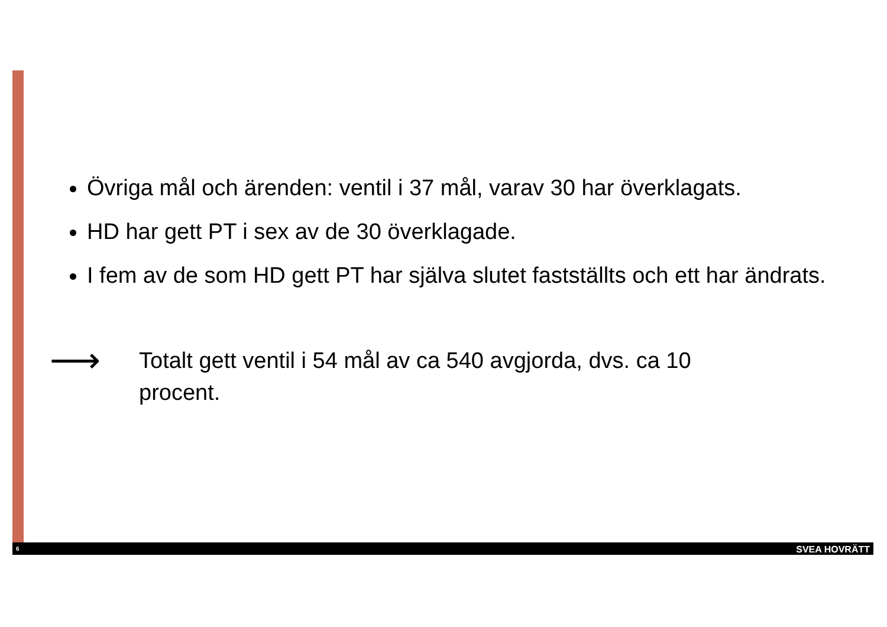Övriga mål och ärenden: ventil i 37 mål, varav 30 har överklagats.
HD har gett PT i sex av de 30 överklagade.
I fem av de som HD gett PT har själva slutet fastställts och ett har ändrats.
⟶
Totalt gett ventil i 54 mål av ca 540 avgjorda, dvs. ca 10 procent.
6 SVEA HOVRÄTT